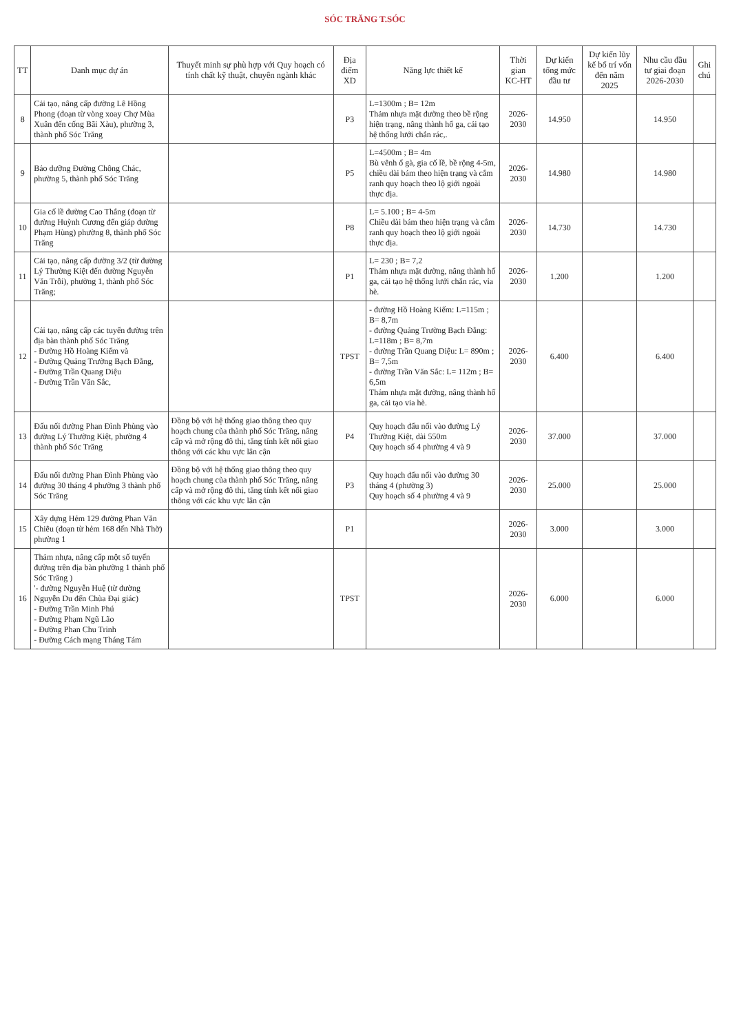SÓC TRĂNG T.SÓC
| TT | Danh mục dự án | Thuyết minh sự phù hợp với Quy hoạch có tính chất kỹ thuật, chuyên ngành khác | Địa điểm XD | Năng lực thiết kế | Thời gian KC-HT | Dự kiến tổng mức đầu tư | Dự kiến lũy kế bố trí vốn đến năm 2025 | Nhu cầu đầu tư giai đoạn 2026-2030 | Ghi chú |
| --- | --- | --- | --- | --- | --- | --- | --- | --- | --- |
| 8 | Cải tạo, nâng cấp đường Lê Hồng Phong (đoạn từ vòng xoay Chợ Mùa Xuân đến cống Bãi Xàu), phường 3, thành phố Sóc Trăng | | P3 | L=1300m ; B= 12m Thảm nhựa mặt đường theo bề rộng hiện trạng, nâng thành hố ga, cải tạo hệ thống lưới chắn rác,. | 2026-2030 | 14.950 | | 14.950 | |
| 9 | Bảo dưỡng Đường Chông Chác, phường 5, thành phố Sóc Trăng | | P5 | L=4500m ; B= 4m Bù vênh ổ gà, gia cố lề, bề rộng 4-5m, chiều dài bám theo hiện trạng và cắm ranh quy hoạch theo lộ giới ngoài thực địa. | 2026-2030 | 14.980 | | 14.980 | |
| 10 | Gia cố lề đường Cao Thắng (đoạn từ đường Huỳnh Cương đến giáp đường Phạm Hùng) phường 8, thành phố Sóc Trăng | | P8 | L= 5.100 ; B= 4-5m Chiều dài bám theo hiện trạng và cắm ranh quy hoạch theo lộ giới ngoài thực địa. | 2026-2030 | 14.730 | | 14.730 | |
| 11 | Cải tạo, nâng cấp đường 3/2 (từ đường Lý Thường Kiệt đến đường Nguyễn Văn Trỗi), phường 1, thành phố Sóc Trăng; | | P1 | L= 230 ; B= 7,2 Thảm nhựa mặt đường, nâng thành hố ga, cải tạo hệ thống lưới chắn rác, vỉa hè. | 2026-2030 | 1.200 | | 1.200 | |
| 12 | Cải tạo, nâng cấp các tuyến đường trên địa bàn thành phố Sóc Trăng - Đường Hồ Hoàng Kiếm và - Đường Quảng Trường Bạch Đằng, - Đường Trần Quang Diệu - Đường Trần Văn Sắc, | | TPST | - đường Hồ Hoàng Kiếm: L=115m ; B= 8,7m - đường Quảng Trường Bạch Đằng: L=118m ; B= 8,7m - đường Trần Quang Diệu: L= 890m ; B= 7,5m - đường Trần Văn Sắc: L= 112m ; B= 6,5m Thảm nhựa mặt đường, nâng thành hố ga, cải tạo vỉa hè. | 2026-2030 | 6.400 | | 6.400 | |
| 13 | Đấu nối đường Phan Đình Phùng vào đường Lý Thường Kiệt, phường 4 thành phố Sóc Trăng | Đồng bộ với hệ thống giao thông theo quy hoạch chung của thành phố Sóc Trăng, nâng cấp và mở rộng đô thị, tăng tính kết nối giao thông với các khu vực lân cận | P4 | Quy hoạch đấu nối vào đường Lý Thường Kiệt, dài 550m Quy hoạch số 4 phường 4 và 9 | 2026-2030 | 37.000 | | 37.000 | |
| 14 | Đấu nối đường Phan Đình Phùng vào đường 30 tháng 4 phường 3 thành phố Sóc Trăng | Đồng bộ với hệ thống giao thông theo quy hoạch chung của thành phố Sóc Trăng, nâng cấp và mở rộng đô thị, tăng tính kết nối giao thông với các khu vực lân cận | P3 | Quy hoạch đấu nối vào đường 30 tháng 4 (phường 3) Quy hoạch số 4 phường 4 và 9 | 2026-2030 | 25.000 | | 25.000 | |
| 15 | Xây dựng Hẻm 129 đường Phan Văn Chiêu (đoạn từ hẻm 168 đến Nhà Thờ) phường 1 | | P1 | | 2026-2030 | 3.000 | | 3.000 | |
| 16 | Thảm nhựa, nâng cấp một số tuyến đường trên địa bàn phường 1 thành phố Sóc Trăng ) '- đường Nguyễn Huệ (từ đường Nguyễn Du đến Chùa Đại giác) - Đường Trần Minh Phú - Đường Phạm Ngũ Lão - Đường Phan Chu Trinh - Đường Cách mạng Tháng Tám | | TPST | | 2026-2030 | 6.000 | | 6.000 | |